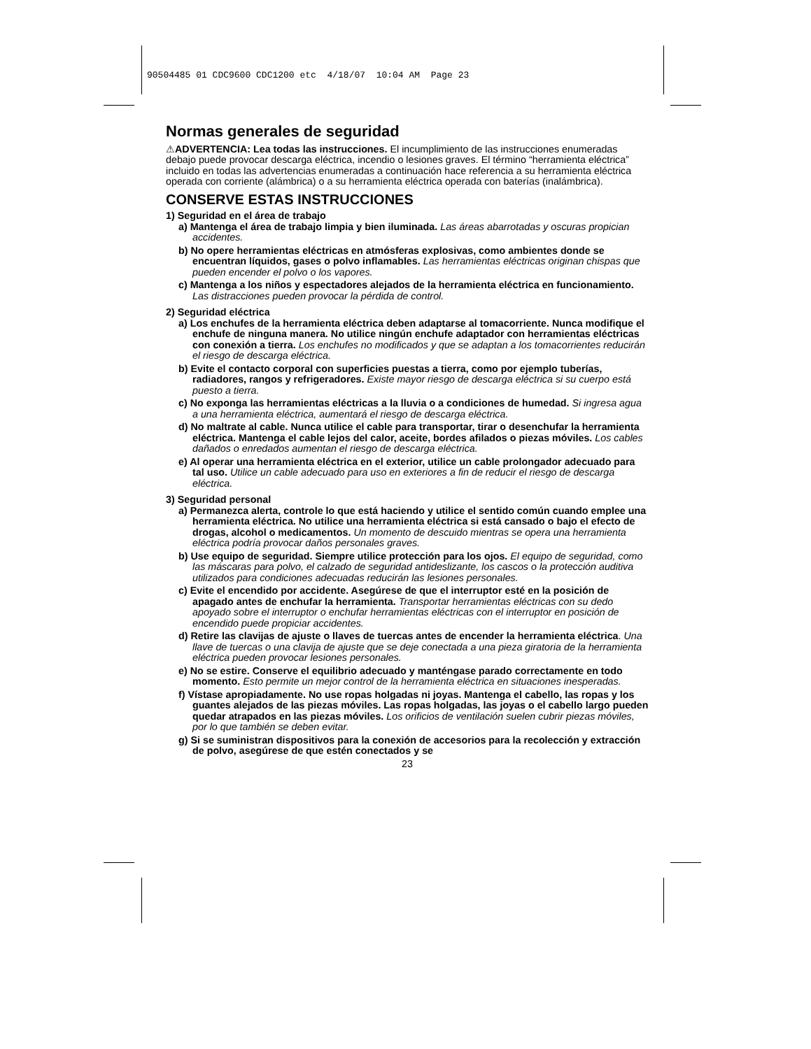90504485 01 CDC9600 CDC1200 etc 4/18/07 10:04 AM Page 23
Normas generales de seguridad
⚠ADVERTENCIA: Lea todas las instrucciones. El incumplimiento de las instrucciones enumeradas debajo puede provocar descarga eléctrica, incendio o lesiones graves. El término “herramienta eléctrica” incluido en todas las advertencias enumeradas a continuación hace referencia a su herramienta eléctrica operada con corriente (alámbrica) o a su herramienta eléctrica operada con baterías (inalámbrica).
CONSERVE ESTAS INSTRUCCIONES
1) Seguridad en el área de trabajo
a) Mantenga el área de trabajo limpia y bien iluminada. Las áreas abarrotadas y oscuras propician accidentes.
b) No opere herramientas eléctricas en atmósferas explosivas, como ambientes donde se encuentran líquidos, gases o polvo inflamables. Las herramientas eléctricas originan chispas que pueden encender el polvo o los vapores.
c) Mantenga a los niños y espectadores alejados de la herramienta eléctrica en funcionamiento. Las distracciones pueden provocar la pérdida de control.
2) Seguridad eléctrica
a) Los enchufes de la herramienta eléctrica deben adaptarse al tomacorriente. Nunca modifique el enchufe de ninguna manera. No utilice ningún enchufe adaptador con herramientas eléctricas con conexión a tierra. Los enchufes no modificados y que se adaptan a los tomacorrientes reducirán el riesgo de descarga eléctrica.
b) Evite el contacto corporal con superficies puestas a tierra, como por ejemplo tuberías, radiadores, rangos y refrigeradores. Existe mayor riesgo de descarga eléctrica si su cuerpo está puesto a tierra.
c) No exponga las herramientas eléctricas a la lluvia o a condiciones de humedad. Si ingresa agua a una herramienta eléctrica, aumentará el riesgo de descarga eléctrica.
d) No maltrate al cable. Nunca utilice el cable para transportar, tirar o desenchufar la herramienta eléctrica. Mantenga el cable lejos del calor, aceite, bordes afilados o piezas móviles. Los cables dañados o enredados aumentan el riesgo de descarga eléctrica.
e) Al operar una herramienta eléctrica en el exterior, utilice un cable prolongador adecuado para tal uso. Utilice un cable adecuado para uso en exteriores a fin de reducir el riesgo de descarga eléctrica.
3) Seguridad personal
a) Permanezca alerta, controle lo que está haciendo y utilice el sentido común cuando emplee una herramienta eléctrica. No utilice una herramienta eléctrica si está cansado o bajo el efecto de drogas, alcohol o medicamentos. Un momento de descuido mientras se opera una herramienta eléctrica podría provocar daños personales graves.
b) Use equipo de seguridad. Siempre utilice protección para los ojos. El equipo de seguridad, como las máscaras para polvo, el calzado de seguridad antideslizante, los cascos o la protección auditiva utilizados para condiciones adecuadas reducirán las lesiones personales.
c) Evite el encendido por accidente. Asegúrese de que el interruptor esté en la posición de apagado antes de enchufar la herramienta. Transportar herramientas eléctricas con su dedo apoyado sobre el interruptor o enchufar herramientas eléctricas con el interruptor en posición de encendido puede propiciar accidentes.
d) Retire las clavijas de ajuste o llaves de tuercas antes de encender la herramienta eléctrica. Una llave de tuercas o una clavija de ajuste que se deje conectada a una pieza giratoria de la herramienta eléctrica pueden provocar lesiones personales.
e) No se estire. Conserve el equilibrio adecuado y manténgase parado correctamente en todo momento. Esto permite un mejor control de la herramienta eléctrica en situaciones inesperadas.
f) Vístase apropiadamente. No use ropas holgadas ni joyas. Mantenga el cabello, las ropas y los guantes alejados de las piezas móviles. Las ropas holgadas, las joyas o el cabello largo pueden quedar atrapados en las piezas móviles. Los orificios de ventilación suelen cubrir piezas móviles, por lo que también se deben evitar.
g) Si se suministran dispositivos para la conexión de accesorios para la recolección y extracción de polvo, asegúrese de que estén conectados y se
23